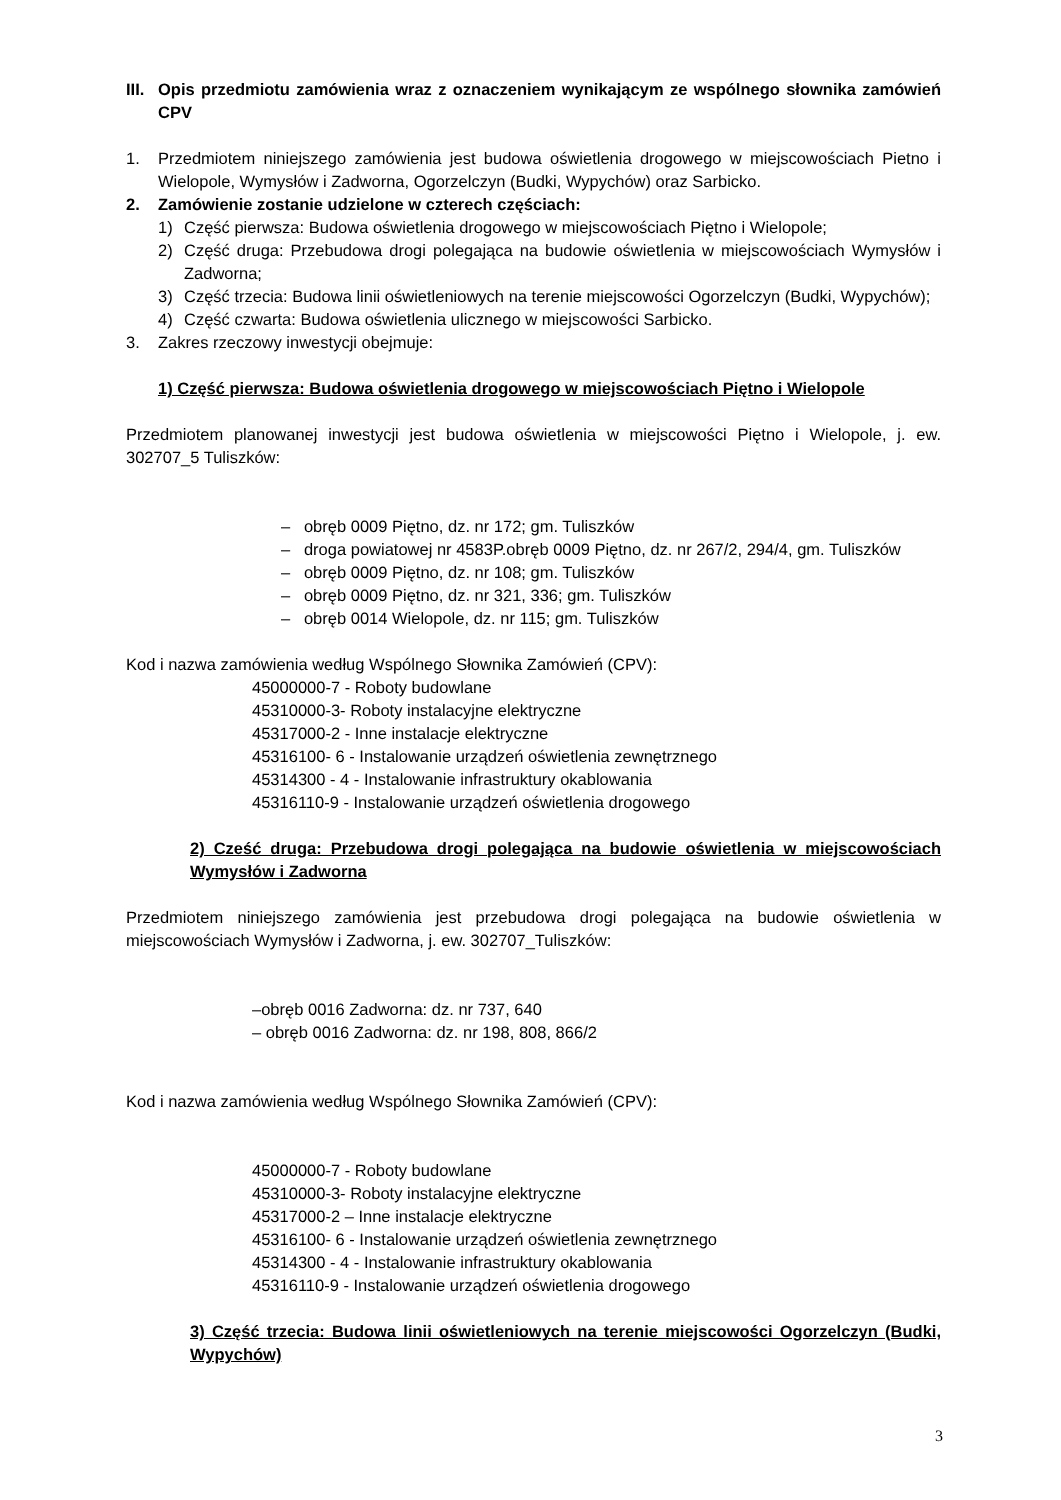III. Opis przedmiotu zamówienia wraz z oznaczeniem wynikającym ze wspólnego słownika zamówień CPV
1. Przedmiotem niniejszego zamówienia jest budowa oświetlenia drogowego w miejscowościach Pietno i Wielopole, Wymysłów i Zadworna, Ogorzelczyn (Budki, Wypychów) oraz Sarbicko.
2. Zamówienie zostanie udzielone w czterech częściach:
1) Część pierwsza: Budowa oświetlenia drogowego w miejscowościach Piętno i Wielopole;
2) Część druga: Przebudowa drogi polegająca na budowie oświetlenia w miejscowościach Wymysłów i Zadworna;
3) Część trzecia: Budowa linii oświetleniowych na terenie miejscowości Ogorzelczyn (Budki, Wypychów);
4) Część czwarta: Budowa oświetlenia ulicznego w miejscowości Sarbicko.
3. Zakres rzeczowy inwestycji obejmuje:
1) Część pierwsza: Budowa oświetlenia drogowego w miejscowościach Piętno i Wielopole
Przedmiotem planowanej inwestycji jest budowa oświetlenia w miejscowości Piętno i Wielopole, j. ew. 302707_5 Tuliszków:
– obręb 0009 Piętno, dz. nr 172; gm. Tuliszków
– droga powiatowej nr 4583P.obręb 0009 Piętno, dz. nr 267/2, 294/4, gm. Tuliszków
– obręb 0009 Piętno, dz. nr 108; gm. Tuliszków
– obręb 0009 Piętno, dz. nr 321, 336; gm. Tuliszków
– obręb 0014 Wielopole, dz. nr 115; gm. Tuliszków
Kod i nazwa zamówienia według Wspólnego Słownika Zamówień (CPV):
45000000-7 - Roboty budowlane
45310000-3- Roboty instalacyjne elektryczne
45317000-2 - Inne instalacje elektryczne
45316100- 6 - Instalowanie urządzeń oświetlenia zewnętrznego
45314300 - 4 - Instalowanie infrastruktury okablowania
45316110-9 - Instalowanie urządzeń oświetlenia drogowego
2) Cześć druga: Przebudowa drogi polegająca na budowie oświetlenia w miejscowościach Wymysłów i Zadworna
Przedmiotem niniejszego zamówienia jest przebudowa drogi polegająca na budowie oświetlenia w miejscowościach Wymysłów i Zadworna, j. ew. 302707_Tuliszków:
–obręb 0016 Zadworna: dz. nr 737, 640
– obręb 0016 Zadworna: dz. nr 198, 808, 866/2
Kod i nazwa zamówienia według Wspólnego Słownika Zamówień (CPV):
45000000-7 - Roboty budowlane
45310000-3- Roboty instalacyjne elektryczne
45317000-2 – Inne instalacje elektryczne
45316100- 6 - Instalowanie urządzeń oświetlenia zewnętrznego
45314300 - 4 - Instalowanie infrastruktury okablowania
45316110-9 - Instalowanie urządzeń oświetlenia drogowego
3) Część trzecia: Budowa linii oświetleniowych na terenie miejscowości Ogorzelczyn (Budki, Wypychów)
3